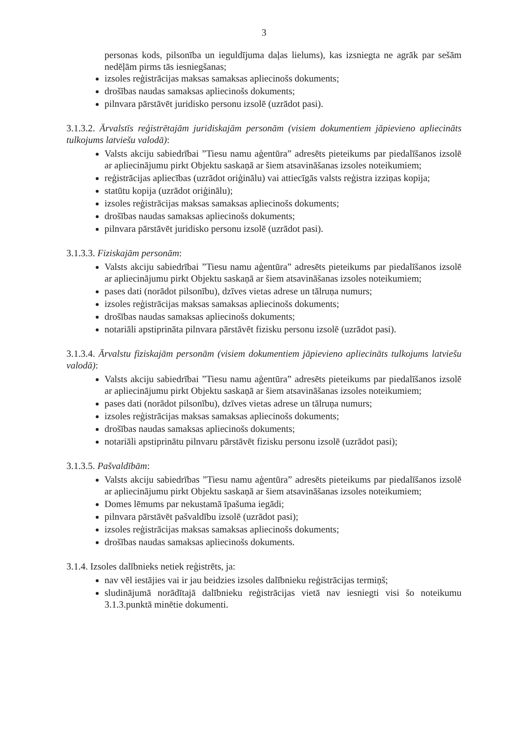3
personas kods, pilsonība un ieguldījuma daļas lielums), kas izsniegta ne agrāk par sešām nedēļām pirms tās iesniegšanas;
izsoles reģistrācijas maksas samaksas apliecinošs dokuments;
drošības naudas samaksas apliecinošs dokuments;
pilnvara pārstāvēt juridisko personu izsolē (uzrādot pasi).
3.1.3.2. Ārvalstīs reģistrētajām juridiskajām personām (visiem dokumentiem jāpievieno apliecināts tulkojums latviešu valodā):
Valsts akciju sabiedrībai ”Tiesu namu aģentūra” adresēts pieteikums par piedalīšanos izsolē ar apliecinājumu pirkt Objektu saskaņā ar šiem atsavināšanas izsoles noteikumiem;
reģistrācijas apliecības (uzrādot oriģinālu) vai attiecīgās valsts reģistra izziņas kopija;
statūtu kopija (uzrādot oriģinālu);
izsoles reģistrācijas maksas samaksas apliecinošs dokuments;
drošības naudas samaksas apliecinošs dokuments;
pilnvara pārstāvēt juridisko personu izsolē (uzrādot pasi).
3.1.3.3. Fiziskajām personām:
Valsts akciju sabiedrībai ”Tiesu namu aģentūra” adresēts pieteikums par piedalīšanos izsolē ar apliecinājumu pirkt Objektu saskaņā ar šiem atsavināšanas izsoles noteikumiem;
pases dati (norādot pilsonību), dzīves vietas adrese un tālruņa numurs;
izsoles reģistrācijas maksas samaksas apliecinošs dokuments;
drošības naudas samaksas apliecinošs dokuments;
notariāli apstiprināta pilnvara pārstāvēt fizisku personu izsolē (uzrādot pasi).
3.1.3.4. Ārvalstu fiziskajām personām (visiem dokumentiem jāpievieno apliecināts tulkojums latviešu valodā):
Valsts akciju sabiedrībai ”Tiesu namu aģentūra” adresēts pieteikums par piedalīšanos izsolē ar apliecinājumu pirkt Objektu saskaņā ar šiem atsavināšanas izsoles noteikumiem;
pases dati (norādot pilsonību), dzīves vietas adrese un tālruņa numurs;
izsoles reģistrācijas maksas samaksas apliecinošs dokuments;
drošības naudas samaksas apliecinošs dokuments;
notariāli apstiprinātu pilnvaru pārstāvēt fizisku personu izsolē (uzrādot pasi);
3.1.3.5. Pašvaldībām:
Valsts akciju sabiedrības ”Tiesu namu aģentūra” adresēts pieteikums par piedalīšanos izsolē ar apliecinājumu pirkt Objektu saskaņā ar šiem atsavināšanas izsoles noteikumiem;
Domes lēmums par nekustamā īpašuma iegādi;
pilnvara pārstāvēt pašvaldību izsolē (uzrādot pasi);
izsoles reģistrācijas maksas samaksas apliecinošs dokuments;
drošības naudas samaksas apliecinošs dokuments.
3.1.4. Izsoles dalībnieks netiek reģistrēts, ja:
nav vēl iestājies vai ir jau beidzies izsoles dalībnieku reģistrācijas termiņš;
sludinājumā norādītajā dalībnieku reģistrācijas vietā nav iesniegti visi šo noteikumu 3.1.3.punktā minētie dokumenti.